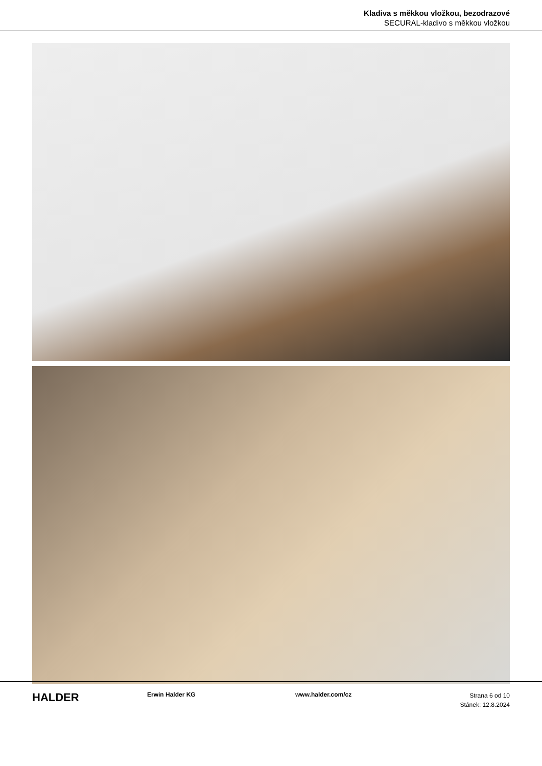Kladiva s měkkou vložkou, bezodrazové
SECURAL-kladivo s měkkou vložkou
HALDER
Erwin Halder KG www.halder.com/cz
Strana 6 od 10
Stánek: 12.8.2024